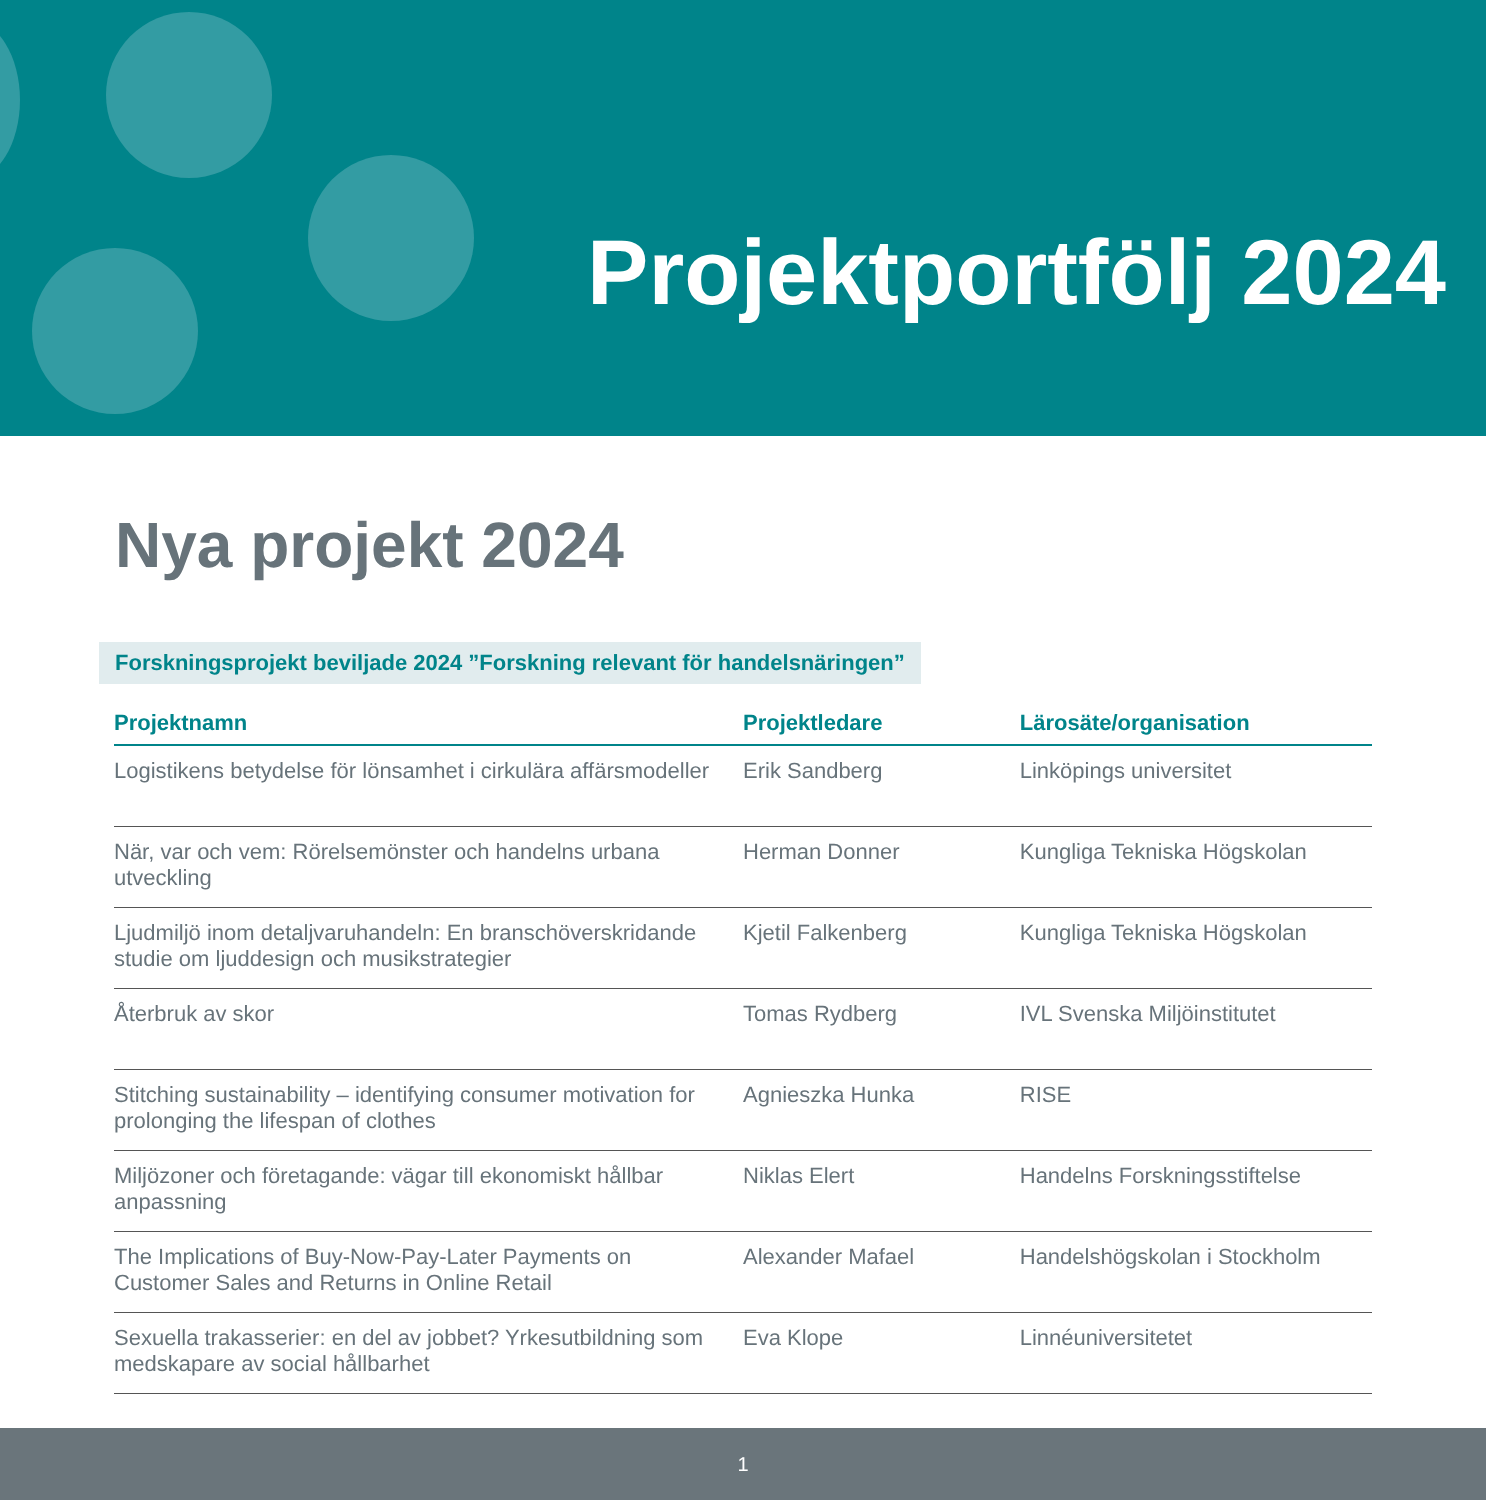Projektportfölj 2024
Nya projekt 2024
Forskningsprojekt beviljade 2024 ”Forskning relevant för handelsnäringen”
| Projektnamn | Projektledare | Lärosäte/organisation |
| --- | --- | --- |
| Logistikens betydelse för lönsamhet i cirkulära affärsmodeller | Erik Sandberg | Linköpings universitet |
| När, var och vem: Rörelsemönster och handelns urbana utveckling | Herman Donner | Kungliga Tekniska Högskolan |
| Ljudmiljö inom detaljvaruhandeln: En branschöverskridande studie om ljuddesign och musikstrategier | Kjetil Falkenberg | Kungliga Tekniska Högskolan |
| Återbruk av skor | Tomas Rydberg | IVL Svenska Miljöinstitutet |
| Stitching sustainability – identifying consumer motivation for prolonging the lifespan of clothes | Agnieszka Hunka | RISE |
| Miljözoner och företagande: vägar till ekonomiskt hållbar anpassning | Niklas Elert | Handelns Forskningsstiftelse |
| The Implications of Buy-Now-Pay-Later Payments on Customer Sales and Returns in Online Retail | Alexander Mafael | Handelshögskolan i Stockholm |
| Sexuella trakasserier: en del av jobbet? Yrkesutbildning som medskapare av social hållbarhet | Eva Klope | Linnéuniversitetet |
1